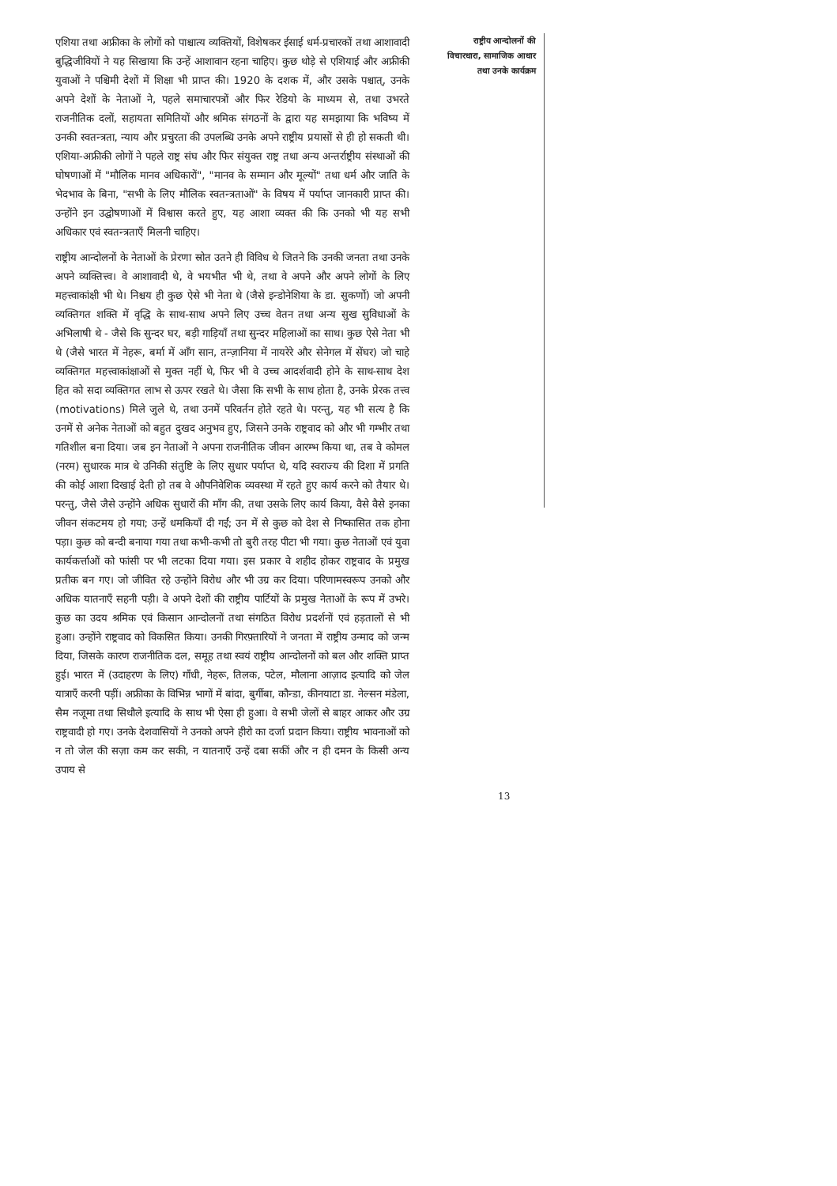एशिया तथा अफ्रीका के लोगों को पाश्चात्य व्यक्तियों, विशेषकर ईसाई धर्म-प्रचारकों तथा आशावादी बुद्धिजीवियों ने यह सिखाया कि उन्हें आशावान रहना चाहिए। कुछ थोड़े से एशियाई और अफ्रीकी युवाओं ने पश्चिमी देशों में शिक्षा भी प्राप्त की। 1920 के दशक में, और उसके पश्चात्, उनके अपने देशों के नेताओं ने, पहले समाचारपत्रों और फिर रेडियो के माध्यम से, तथा उभरते राजनीतिक दलों, सहायता समितियों और श्रमिक संगठनों के द्वारा यह समझाया कि भविष्य में उनकी स्वतन्त्रता, न्याय और प्रचुरता की उपलब्धि उनके अपने राष्ट्रीय प्रयासों से ही हो सकती थी। एशिया-अफ्रीकी लोगों ने पहले राष्ट्र संघ और फिर संयुक्त राष्ट्र तथा अन्य अन्तर्राष्ट्रीय संस्थाओं की घोषणाओं में "मौलिक मानव अधिकारों", "मानव के सम्मान और मूल्यों" तथा धर्म और जाति के भेदभाव के बिना, "सभी के लिए मौलिक स्वतन्त्रताओं" के विषय में पर्याप्त जानकारी प्राप्त की। उन्होंने इन उद्घोषणाओं में विश्वास करते हुए, यह आशा व्यक्त की कि उनको भी यह सभी अधिकार एवं स्वतन्त्रताएँ मिलनी चाहिए।
राष्ट्रीय आन्दोलनों के नेताओं के प्रेरणा स्रोत उतने ही विविध थे जितने कि उनकी जनता तथा उनके अपने व्यक्तित्त्व। वे आशावादी थे, वे भयभीत भी थे, तथा वे अपने और अपने लोगों के लिए महत्त्वाकांक्षी भी थे। निश्चय ही कुछ ऐसे भी नेता थे (जैसे इन्डोनेशिया के डा. सुकर्णो) जो अपनी व्यक्तिगत शक्ति में वृद्धि के साथ-साथ अपने लिए उच्च वेतन तथा अन्य सुख सुविधाओं के अभिलाषी थे - जैसे कि सुन्दर घर, बड़ी गाड़ियाँ तथा सुन्दर महिलाओं का साथ। कुछ ऐसे नेता भी थे (जैसे भारत में नेहरू, बर्मा में आँग सान, तन्ज़ानिया में नायरेरे और सेनेगल में सेंघर) जो चाहे व्यक्तिगत महत्त्वाकांक्षाओं से मुक्त नहीं थे, फिर भी वे उच्च आदर्शवादी होने के साथ-साथ देश हित को सदा व्यक्तिगत लाभ से ऊपर रखते थे। जैसा कि सभी के साथ होता है, उनके प्रेरक तत्त्व (motivations) मिले जुले थे, तथा उनमें परिवर्तन होते रहते थे। परन्तु, यह भी सत्य है कि उनमें से अनेक नेताओं को बहुत दुखद अनुभव हुए, जिसने उनके राष्ट्रवाद को और भी गम्भीर तथा गतिशील बना दिया। जब इन नेताओं ने अपना राजनीतिक जीवन आरम्भ किया था, तब वे कोमल (नरम) सुधारक मात्र थे उनिकी संतुष्टि के लिए सुधार पर्याप्त थे, यदि स्वराज्य की दिशा में प्रगति की कोई आशा दिखाई देती हो तब वे औपनिवेशिक व्यवस्था में रहते हुए कार्य करने को तैयार थे। परन्तु, जैसे जैसे उन्होंने अधिक सुधारों की माँग की, तथा उसके लिए कार्य किया, वैसे वैसे इनका जीवन संकटमय हो गया; उन्हें धमकियाँ दी गईं; उन में से कुछ को देश से निष्कासित तक होना पड़ा। कुछ को बन्दी बनाया गया तथा कभी-कभी तो बुरी तरह पीटा भी गया। कुछ नेताओं एवं युवा कार्यकर्त्ताओं को फांसी पर भी लटका दिया गया। इस प्रकार वे शहीद होकर राष्ट्रवाद के प्रमुख प्रतीक बन गए। जो जीवित रहे उन्होंने विरोध और भी उग्र कर दिया। परिणामस्वरूप उनको और अधिक यातनाएँ सहनी पड़ी। वे अपने देशों की राष्ट्रीय पार्टियों के प्रमुख नेताओं के रूप में उभरे। कुछ का उदय श्रमिक एवं किसान आन्दोलनों तथा संगठित विरोध प्रदर्शनों एवं हड़तालों से भी हुआ। उन्होंने राष्ट्रवाद को विकसित किया। उनकी गिरफ़्तारियों ने जनता में राष्ट्रीय उन्माद को जन्म दिया, जिसके कारण राजनीतिक दल, समूह तथा स्वयं राष्ट्रीय आन्दोलनों को बल और शक्ति प्राप्त हुई। भारत में (उदाहरण के लिए) गाँधी, नेहरू, तिलक, पटेल, मौलाना आज़ाद इत्यादि को जेल यात्राएँ करनी पड़ीं। अफ्रीका के विभिन्न भागों में बांदा, बुर्गीबा, कौन्डा, कीनयाटा डा. नेल्सन मंडेला, सैम नजूमा तथा सिथौले इत्यादि के साथ भी ऐसा ही हुआ। वे सभी जेलों से बाहर आकर और उग्र राष्ट्रवादी हो गए। उनके देशवासियों ने उनको अपने हीरो का दर्जा प्रदान किया। राष्ट्रीय भावनाओं को न तो जेल की सज़ा कम कर सकी, न यातनाएँ उन्हें दबा सकीं और न ही दमन के किसी अन्य उपाय से
राष्ट्रीय आन्दोलनों की
विचारधारा, सामाजिक आधार
तथा उनके कार्यक्रम
13